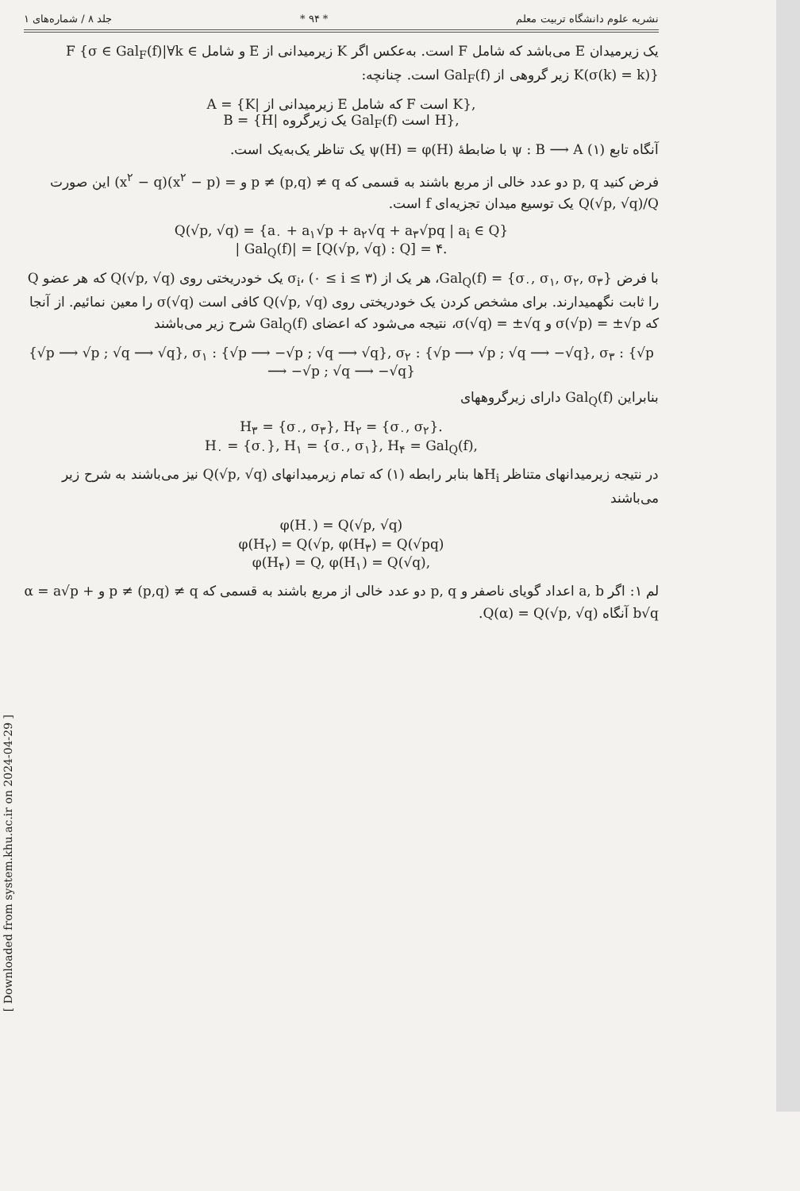نشریه علوم دانشگاه تربیت معلم * ۹۴ * جلد ۸ / شماره‌های ۱
یک زیرمیدان E می‌باشد که شامل F است. به‌عکس اگر K زیرمیدانی از E و شامل F {σ ∈ Gal<sub>F</sub>(f)|∀k ∈ K(σ(k) = k)} زیر گروهی از Gal<sub>F</sub>(f) است. چنانچه:
A = {K| زیرمیدانی از E که شامل F است K},
B = {H| یک زیرگروه Gal<sub>F</sub>(f) است H},
آنگاه تابع (۱) ψ : B ⟶ A با ضابطهٔ ψ(H) = φ(H) یک تناظر یک‌به‌یک است.
فرض کنید p, q دو عدد خالی از مربع باشند به قسمی که p ≠ (p,q) ≠ q و = (x<sup>۲</sup> − p)(x<sup>۲</sup> − q) این صورت Q(√p, √q)/Q یک توسیع میدان تجزیه‌ای f است.
Q(√p, √q) = {a<sub>۰</sub> + a<sub>۱</sub>√p + a<sub>۲</sub>√q + a<sub>۳</sub>√pq | a<sub>i</sub> ∈ Q}
| Gal<sub>Q</sub>(f)| = [Q(√p, √q) : Q] = ۴.
با فرض Gal<sub>Q</sub>(f) = {σ<sub>۰</sub>, σ<sub>۱</sub>, σ<sub>۲</sub>, σ<sub>۳</sub>}، هر یک از σ<sub>i</sub>، (۰ ≤ i ≤ ۳) یک خودریختی روی Q(√p, √q) که هر عضو Q را ثابت نگهمیدارند. برای مشخص کردن یک خودریختی روی Q(√p, √q) کافی است σ(√q) را معین نمائیم. از آنجا که σ(√p) = ±√p و σ(√q) = ±√q، نتیجه می‌شود که اعضای Gal<sub>Q</sub>(f) شرح زیر می‌باشند
{√p ⟶ √p ; √q ⟶ √q}, σ<sub>۱</sub> : {√p ⟶ −√p ; √q ⟶ √q}, σ<sub>۲</sub> : {√p ⟶ √p ; √q ⟶ −√q}, σ<sub>۳</sub> : {√p ⟶ −√p ; √q ⟶ −√q}
بنابراین Gal<sub>Q</sub>(f) دارای زیرگروههای
H<sub>۳</sub> = {σ<sub>۰</sub>, σ<sub>۳</sub>}, H<sub>۲</sub> = {σ<sub>۰</sub>, σ<sub>۲</sub>}.
H<sub>۰</sub> = {σ<sub>۰</sub>}, H<sub>۱</sub> = {σ<sub>۰</sub>, σ<sub>۱</sub>}, H<sub>۴</sub> = Gal<sub>Q</sub>(f),
در نتیجه زیرمیدانهای متناظر H<sub>i</sub>ها بنابر رابطه (۱) که تمام زیرمیدانهای Q(√p, √q) نیز می‌باشند به شرح زیر می‌باشند
φ(H<sub>۰</sub>) = Q(√p, √q)
φ(H<sub>۲</sub>) = Q(√p, φ(H<sub>۳</sub>) = Q(√pq)
φ(H<sub>۴</sub>) = Q, φ(H<sub>۱</sub>) = Q(√q),
لم ۱: اگر a, b اعداد گویای ناصفر و p, q دو عدد خالی از مربع باشند به قسمی که p ≠ (p,q) ≠ q و α = a√p + b√q آنگاه Q(α) = Q(√p, √q).
[ Downloaded from system.khu.ac.ir on 2024-04-29 ]